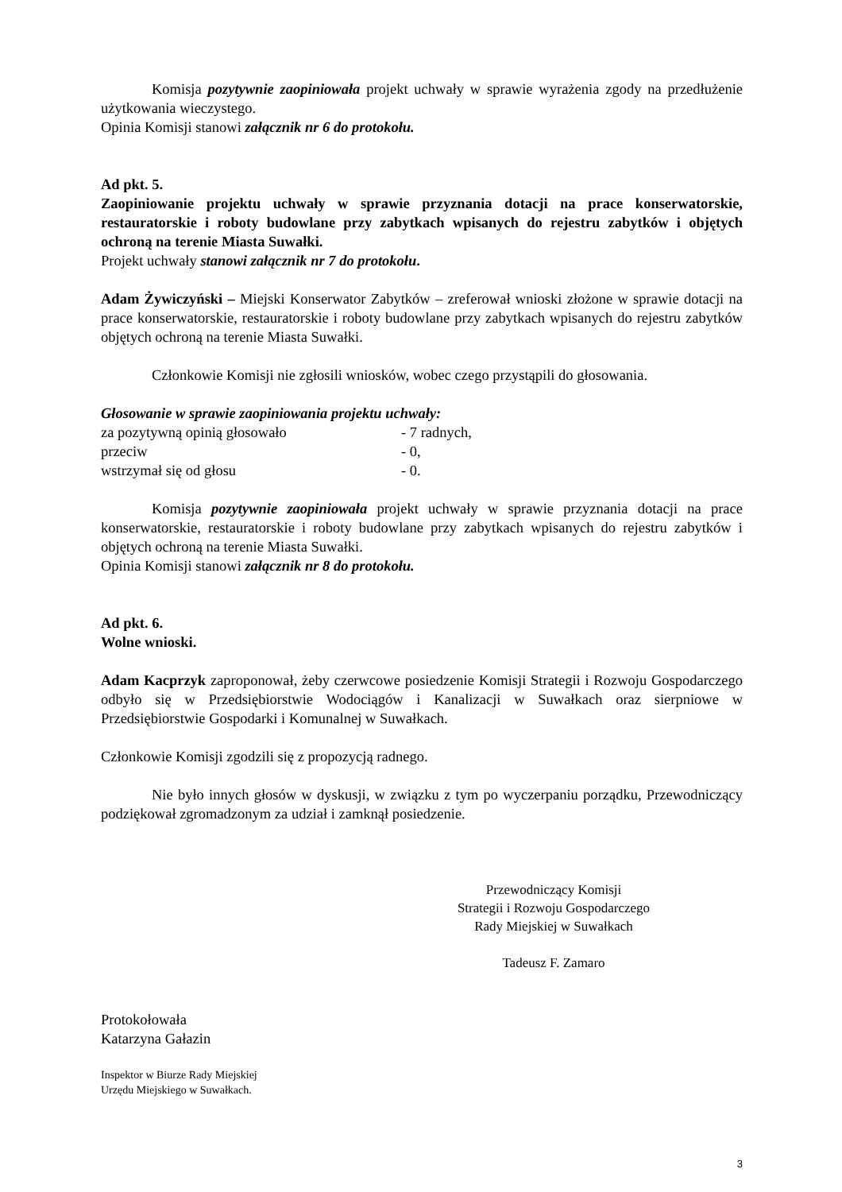Komisja pozytywnie zaopiniowała projekt uchwały w sprawie wyrażenia zgody na przedłużenie użytkowania wieczystego.
Opinia Komisji stanowi załącznik nr 6 do protokołu.
Ad pkt. 5.
Zaopiniowanie projektu uchwały w sprawie przyznania dotacji na prace konserwatorskie, restauratorskie i roboty budowlane przy zabytkach wpisanych do rejestru zabytków i objętych ochroną na terenie Miasta Suwałki.
Projekt uchwały stanowi załącznik nr 7 do protokołu.
Adam Żywiczyński – Miejski Konserwator Zabytków – zreferował wnioski złożone w sprawie dotacji na prace konserwatorskie, restauratorskie i roboty budowlane przy zabytkach wpisanych do rejestru zabytków objętych ochroną na terenie Miasta Suwałki.
Członkowie Komisji nie zgłosili wniosków, wobec czego przystąpili do głosowania.
Głosowanie w sprawie zaopiniowania projektu uchwały:
| za pozytywną opinią głosowało | - 7 radnych, |
| przeciw | - 0, |
| wstrzymał się od głosu | - 0. |
Komisja pozytywnie zaopiniowała projekt uchwały w sprawie przyznania dotacji na prace konserwatorskie, restauratorskie i roboty budowlane przy zabytkach wpisanych do rejestru zabytków i objętych ochroną na terenie Miasta Suwałki.
Opinia Komisji stanowi załącznik nr 8 do protokołu.
Ad pkt. 6.
Wolne wnioski.
Adam Kacprzyk zaproponował, żeby czerwcowe posiedzenie Komisji Strategii i Rozwoju Gospodarczego odbyło się w Przedsiębiorstwie Wodociągów i Kanalizacji w Suwałkach oraz sierpniowe w Przedsiębiorstwie Gospodarki i Komunalnej w Suwałkach.
Członkowie Komisji zgodzili się z propozycją radnego.
Nie było innych głosów w dyskusji, w związku z tym po wyczerpaniu porządku, Przewodniczący podziękował zgromadzonym za udział i zamknął posiedzenie.
Przewodniczący Komisji
Strategii i Rozwoju Gospodarczego
Rady Miejskiej w Suwałkach
Tadeusz F. Zamaro
Protokołowała
Katarzyna Gałazin
Inspektor w Biurze Rady Miejskiej
Urzędu Miejskiego w Suwałkach.
3